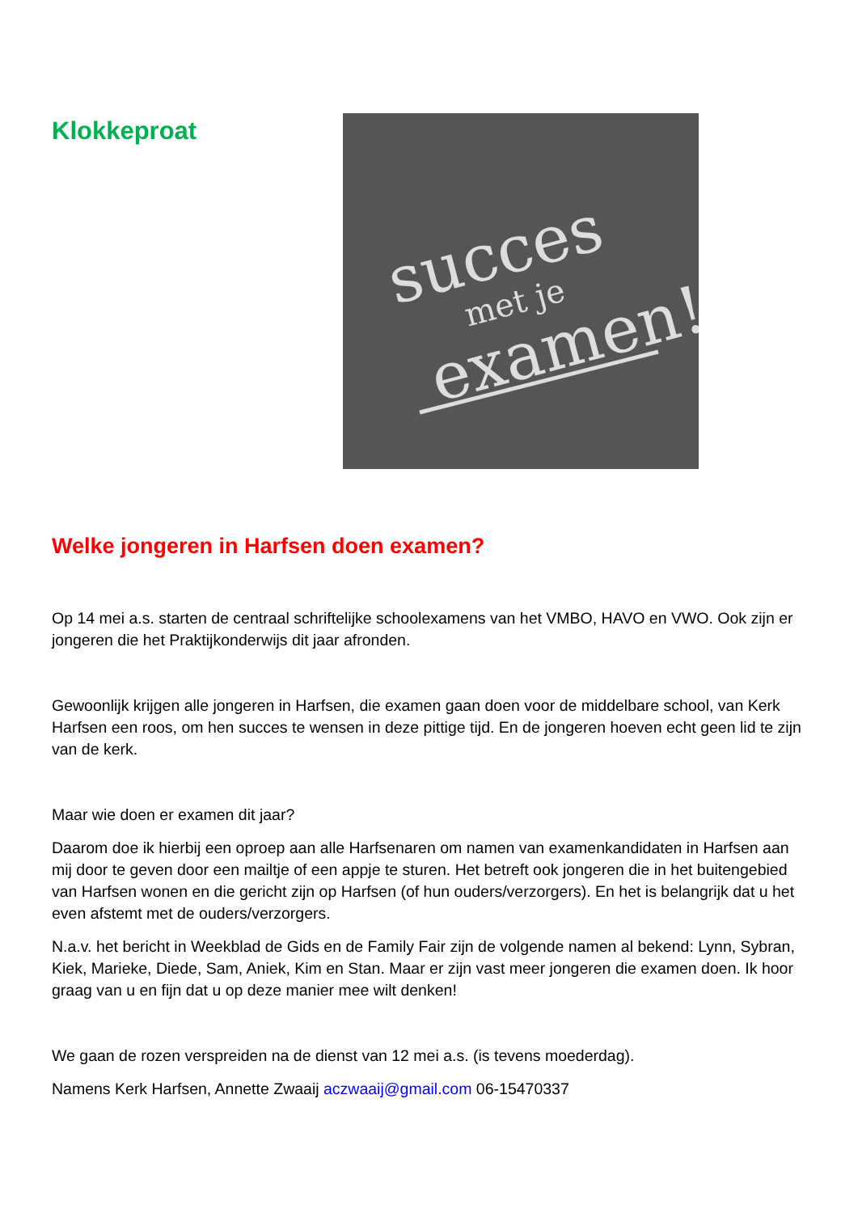Klokkeproat
succes
met je
examen!
Welke jongeren in Harfsen doen examen?
Op 14 mei a.s. starten de centraal schriftelijke schoolexamens van het VMBO, HAVO en VWO. Ook zijn er jongeren die het Praktijkonderwijs dit jaar afronden.
Gewoonlijk krijgen alle jongeren in Harfsen, die examen gaan doen voor de middelbare school, van Kerk Harfsen een roos, om hen succes te wensen in deze pittige tijd. En de jongeren hoeven echt geen lid te zijn van de kerk.
Maar wie doen er examen dit jaar?
Daarom doe ik hierbij een oproep aan alle Harfsenaren om namen van examenkandidaten in Harfsen aan mij door te geven door een mailtje of een appje te sturen. Het betreft ook jongeren die in het buitengebied van Harfsen wonen en die gericht zijn op Harfsen (of hun ouders/verzorgers). En het is belangrijk dat u het even afstemt met de ouders/verzorgers.
N.a.v. het bericht in Weekblad de Gids en de Family Fair zijn de volgende namen al bekend: Lynn, Sybran, Kiek, Marieke, Diede, Sam, Aniek, Kim en Stan. Maar er zijn vast meer jongeren die examen doen. Ik hoor graag van u en fijn dat u op deze manier mee wilt denken!
We gaan de rozen verspreiden na de dienst van 12 mei a.s. (is tevens moederdag).
Namens Kerk Harfsen, Annette Zwaaij aczwaaij@gmail.com 06-15470337